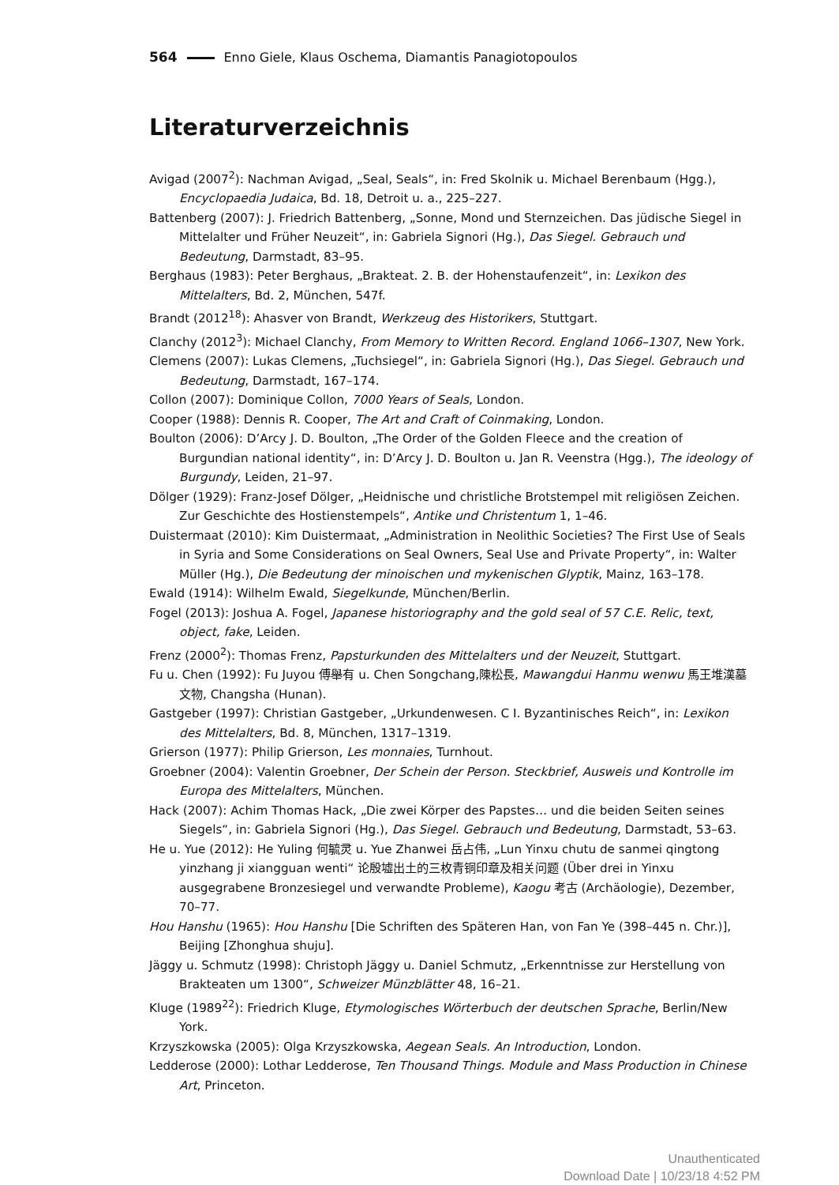564 Enno Giele, Klaus Oschema, Diamantis Panagiotopoulos
Literaturverzeichnis
Avigad (2007<sup>2</sup>): Nachman Avigad, „Seal, Seals“, in: Fred Skolnik u. Michael Berenbaum (Hgg.), Encyclopaedia Judaica, Bd. 18, Detroit u. a., 225–227.
Battenberg (2007): J. Friedrich Battenberg, „Sonne, Mond und Sternzeichen. Das jüdische Siegel in Mittelalter und Früher Neuzeit“, in: Gabriela Signori (Hg.), Das Siegel. Gebrauch und Bedeutung, Darmstadt, 83–95.
Berghaus (1983): Peter Berghaus, „Brakteat. 2. B. der Hohenstaufenzeit“, in: Lexikon des Mittelalters, Bd. 2, München, 547f.
Brandt (2012<sup>18</sup>): Ahasver von Brandt, Werkzeug des Historikers, Stuttgart.
Clanchy (2012<sup>3</sup>): Michael Clanchy, From Memory to Written Record. England 1066–1307, New York.
Clemens (2007): Lukas Clemens, „Tuchsiegel“, in: Gabriela Signori (Hg.), Das Siegel. Gebrauch und Bedeutung, Darmstadt, 167–174.
Collon (2007): Dominique Collon, 7000 Years of Seals, London.
Cooper (1988): Dennis R. Cooper, The Art and Craft of Coinmaking, London.
Boulton (2006): D’Arcy J. D. Boulton, „The Order of the Golden Fleece and the creation of Burgundian national identity“, in: D’Arcy J. D. Boulton u. Jan R. Veenstra (Hgg.), The ideology of Burgundy, Leiden, 21–97.
Dölger (1929): Franz-Josef Dölger, „Heidnische und christliche Brotstempel mit religiösen Zeichen. Zur Geschichte des Hostienstempels“, Antike und Christentum 1, 1–46.
Duistermaat (2010): Kim Duistermaat, „Administration in Neolithic Societies? The First Use of Seals in Syria and Some Considerations on Seal Owners, Seal Use and Private Property“, in: Walter Müller (Hg.), Die Bedeutung der minoischen und mykenischen Glyptik, Mainz, 163–178.
Ewald (1914): Wilhelm Ewald, Siegelkunde, München/Berlin.
Fogel (2013): Joshua A. Fogel, Japanese historiography and the gold seal of 57 C.E. Relic, text, object, fake, Leiden.
Frenz (2000<sup>2</sup>): Thomas Frenz, Papsturkunden des Mittelalters und der Neuzeit, Stuttgart.
Fu u. Chen (1992): Fu Juyou 傅舉有 u. Chen Songchang,陳松長, Mawangdui Hanmu wenwu 馬王堆漢墓文物, Changsha (Hunan).
Gastgeber (1997): Christian Gastgeber, „Urkundenwesen. C I. Byzantinisches Reich“, in: Lexikon des Mittelalters, Bd. 8, München, 1317–1319.
Grierson (1977): Philip Grierson, Les monnaies, Turnhout.
Groebner (2004): Valentin Groebner, Der Schein der Person. Steckbrief, Ausweis und Kontrolle im Europa des Mittelalters, München.
Hack (2007): Achim Thomas Hack, „Die zwei Körper des Papstes… und die beiden Seiten seines Siegels“, in: Gabriela Signori (Hg.), Das Siegel. Gebrauch und Bedeutung, Darmstadt, 53–63.
He u. Yue (2012): He Yuling 何毓灵 u. Yue Zhanwei 岳占伟, „Lun Yinxu chutu de sanmei qingtong yinzhang ji xiangguan wenti“ 论殷墟出土的三枚青铜印章及相关问题 (Über drei in Yinxu ausgegrabene Bronzesiegel und verwandte Probleme), Kaogu 考古 (Archäologie), Dezember, 70–77.
Hou Hanshu (1965): Hou Hanshu [Die Schriften des Späteren Han, von Fan Ye (398–445 n. Chr.)], Beijing [Zhonghua shuju].
Jäggy u. Schmutz (1998): Christoph Jäggy u. Daniel Schmutz, „Erkenntnisse zur Herstellung von Brakteaten um 1300“, Schweizer Münzblätter 48, 16–21.
Kluge (1989<sup>22</sup>): Friedrich Kluge, Etymologisches Wörterbuch der deutschen Sprache, Berlin/New York.
Krzyszkowska (2005): Olga Krzyszkowska, Aegean Seals. An Introduction, London.
Ledderose (2000): Lothar Ledderose, Ten Thousand Things. Module and Mass Production in Chinese Art, Princeton.
Unauthenticated
Download Date | 10/23/18 4:52 PM